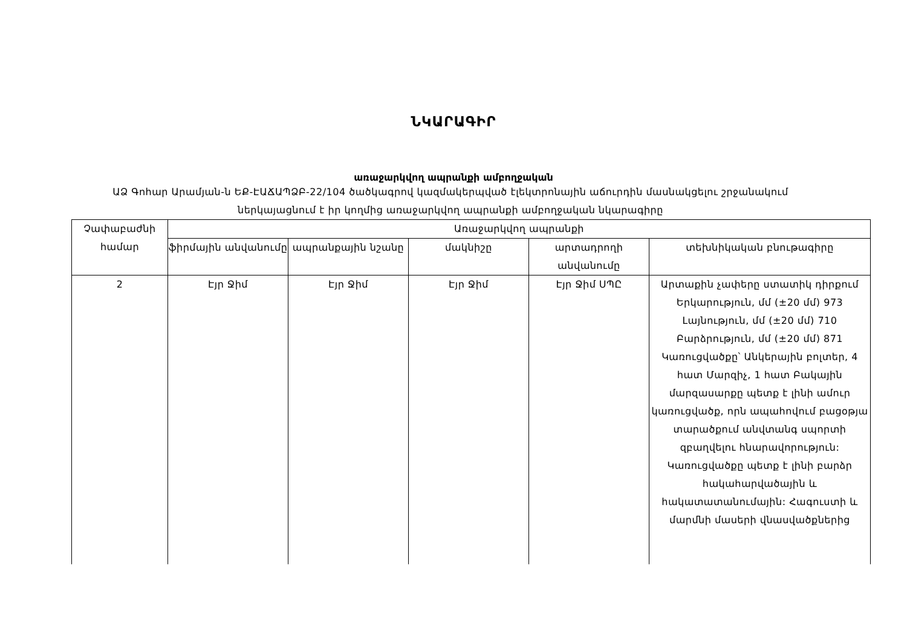ՆԿԱՐԱԳԻՐ
առաջարկվող ապրանքի ամբողջական
ԱՁ Գոհար Արամյան-ն ԵՔ-ԷԱՃԱՊՁԲ-22/104 ծածկագրով կազմակերպված էլեկտրոնային աճուրդին մասնակցելու շրջանակում ներկայացնում է իր կողմից առաջարկվող ապրանքի ամբողջական նկարագիրը
| Չափաբաժնի համար | Առաջարկվող ապրանքի | | | | |
| --- | --- | --- | --- | --- | --- |
| | ֆիրմային անվանումը | ապրանքային նշանը | մակնիշը | արտադրողի անվանումը | տեխնիկական բնութագիրը |
| 2 | Էյր Ջիմ | Էյր Ջիմ | Էյր Ջիմ | Էյր Ջիմ ՍՊԸ | Արտաքին չափերը ստատիկ դիրքում Երկարություն, մմ (±20 մմ) 973 Լայնություն, մմ (±20 մմ) 710 Բարձրություն, մմ (±20 մմ) 871 Կառուցվածքը՝ Անկերային բոլտեր, 4 հատ Մարզիչ, 1 հատ Բակային մարզասարքը պետք է լինի ամուր կառուցվածք, որն ապահովում բացօթյա տարածքում անվտանգ սպորտի զբաղվելու հնարավորություն: Կառուցվածքը պետք է լինի բարձր հակահարվածային և հակատատանումային: Հագուստի և մարմնի մասերի վնասվածքներից |